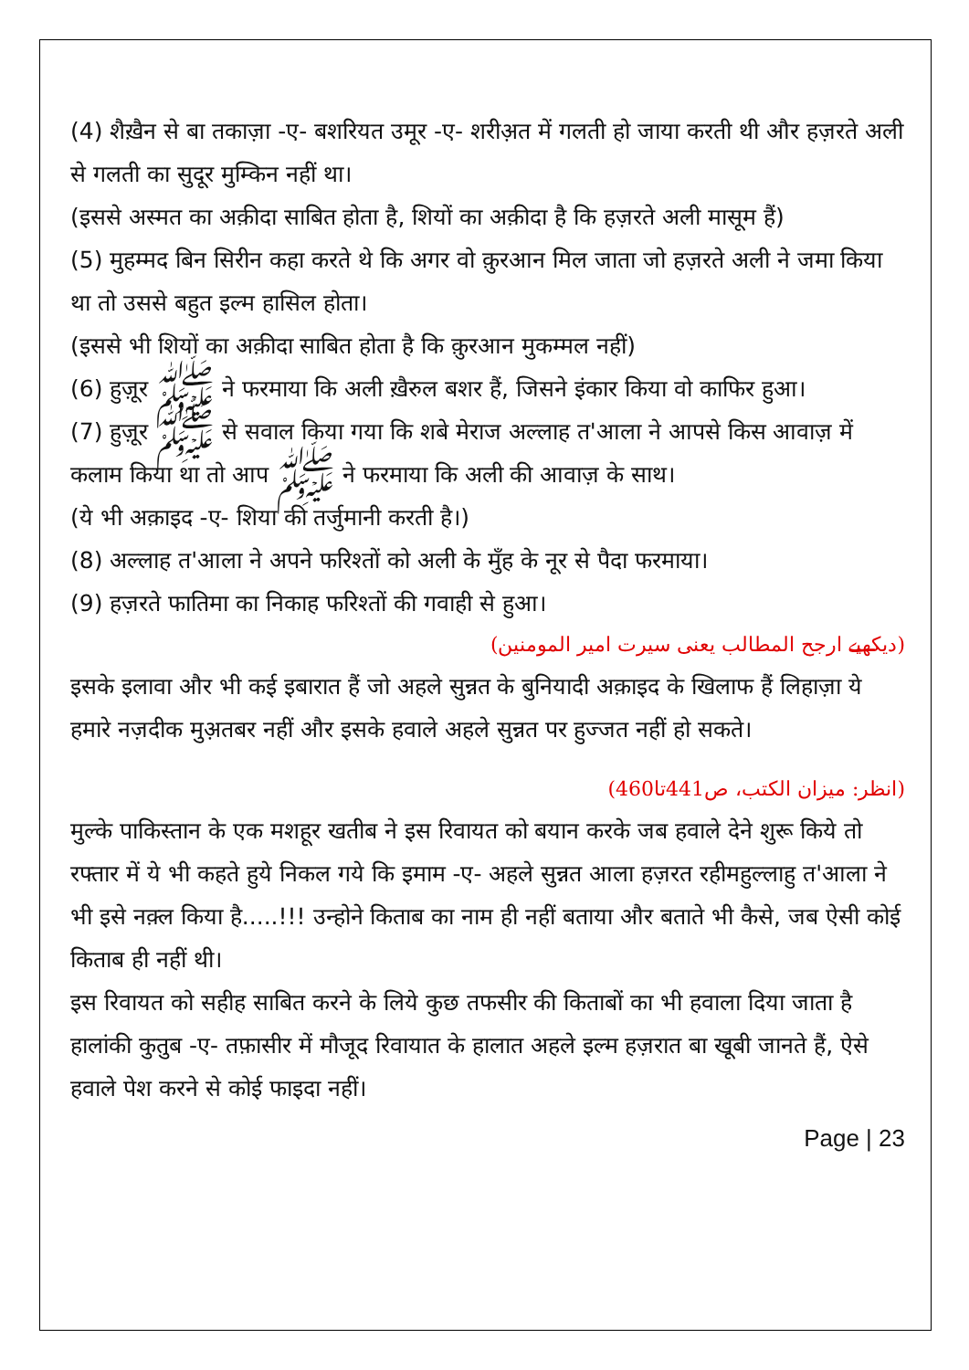(4) शैख़ैन से बा तकाज़ा -ए- बशरियत उमूर -ए- शरीअ़त में गलती हो जाया करती थी और हज़रते अली से गलती का सुदूर मुम्किन नहीं था।
(इससे अस्मत का अक़ीदा साबित होता है, शियों का अक़ीदा है कि हज़रते अली मासूम हैं)
(5) मुहम्मद बिन सिरीन कहा करते थे कि अगर वो क़ुरआन मिल जाता जो हज़रते अली ने जमा किया था तो उससे बहुत इल्म हासिल होता।
(इससे भी शियों का अक़ीदा साबित होता है कि क़ुरआन मुकम्मल नहीं)
(6) हुज़ूर ﷺ ने फरमाया कि अली ख़ैरुल बशर हैं, जिसने इंकार किया वो काफिर हुआ।
(7) हुज़ूर ﷺ से सवाल किया गया कि शबे मेराज अल्लाह त'आला ने आपसे किस आवाज़ में कलाम किया था तो आप ﷺ ने फरमाया कि अली की आवाज़ के साथ।
(ये भी अक़ाइद -ए- शिया की तर्जुमानी करती है।)
(8) अल्लाह त'आला ने अपने फरिश्तों को अली के मुँह के नूर से पैदा फरमाया।
(9) हज़रते फातिमा का निकाह फरिश्तों की गवाही से हुआ।
(دیکھیے ارجح المطالب یعنی سیرت امیر المومنین)
इसके इलावा और भी कई इबारात हैं जो अहले सुन्नत के बुनियादी अक़ाइद के खिलाफ हैं लिहाज़ा ये हमारे नज़दीक मुअ़तबर नहीं और इसके हवाले अहले सुन्नत पर हुज्जत नहीं हो सकते।
(انظر: میزان الکتب، ص441تا460)
मुल्के पाकिस्तान के एक मशहूर खतीब ने इस रिवायत को बयान करके जब हवाले देने शुरू किये तो रफ्तार में ये भी कहते हुये निकल गये कि इमाम -ए- अहले सुन्नत आला हज़रत रहीमहुल्लाहु त'आला ने भी इसे नक़्ल किया है.....!!! उन्होने किताब का नाम ही नहीं बताया और बताते भी कैसे, जब ऐसी कोई किताब ही नहीं थी।
इस रिवायत को सहीह साबित करने के लिये कुछ तफसीर की किताबों का भी हवाला दिया जाता है हालांकी कुतुब -ए- तफ़ासीर में मौजूद रिवायात के हालात अहले इल्म हज़रात बा खूबी जानते हैं, ऐसे हवाले पेश करने से कोई फाइदा नहीं।
Page | 23